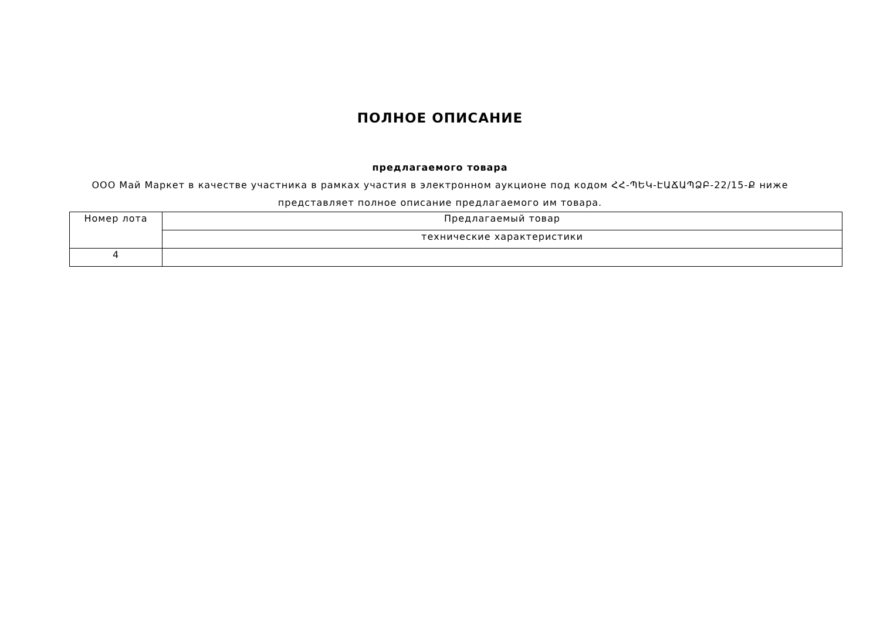ПОЛНОЕ ОПИСАНИЕ
предлагаемого товара
ООО Май Маркет в качестве участника в рамках участия в электронном аукционе под кодом ՀՀ-ՊԵԿ-ԷԱՃԱՊՁԲ-22/15-Ք ниже представляет полное описание предлагаемого им товара.
| Номер лота | Предлагаемый товар |
| | технические характеристики |
| 4 | |